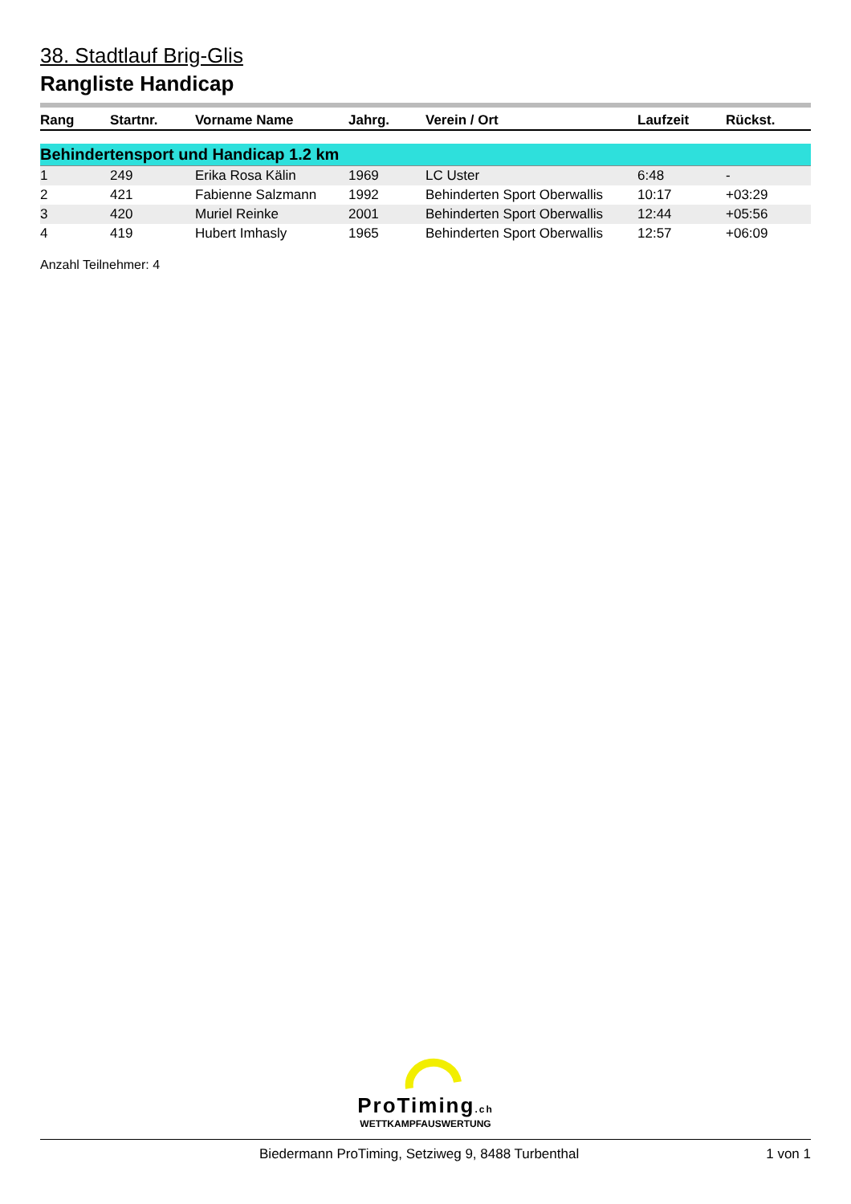38. Stadtlauf Brig-Glis
Rangliste Handicap
| Rang | Startnr. | Vorname Name | Jahrg. | Verein / Ort | Laufzeit | Rückst. |
| --- | --- | --- | --- | --- | --- | --- |
| Behindertensport und Handicap 1.2 km | | | | | | |
| 1 | 249 | Erika Rosa Kälin | 1969 | LC Uster | 6:48 | - |
| 2 | 421 | Fabienne Salzmann | 1992 | Behinderten Sport Oberwallis | 10:17 | +03:29 |
| 3 | 420 | Muriel Reinke | 2001 | Behinderten Sport Oberwallis | 12:44 | +05:56 |
| 4 | 419 | Hubert Imhasly | 1965 | Behinderten Sport Oberwallis | 12:57 | +06:09 |
Anzahl Teilnehmer: 4
ProTiming.ch
WETTKAMPFAUSWERTUNG
Biedermann ProTiming, Setziweg 9, 8488 Turbenthal 1 von 1